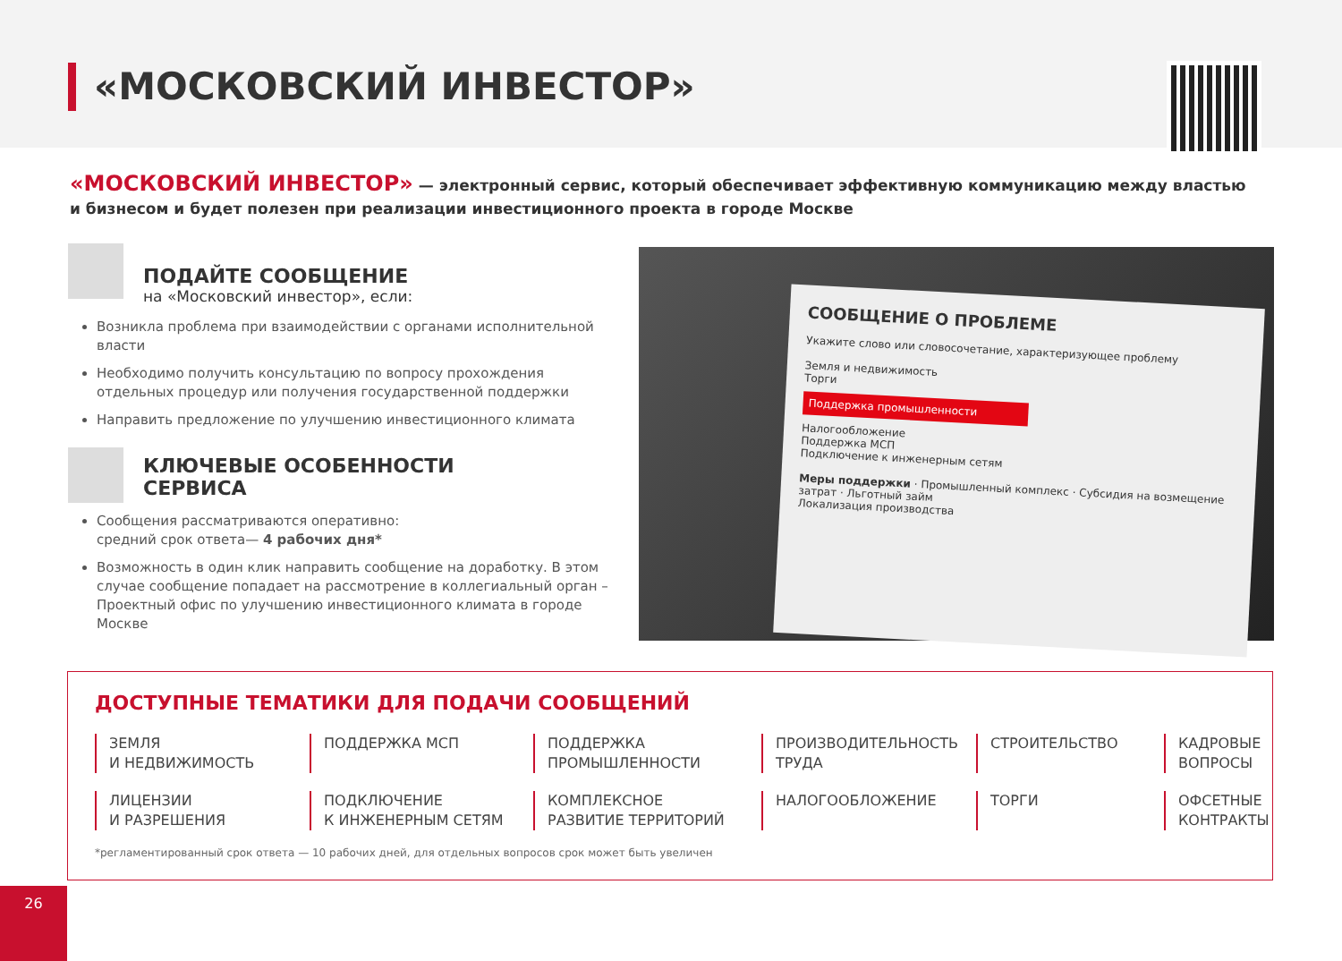«МОСКОВСКИЙ ИНВЕСТОР»
«МОСКОВСКИЙ ИНВЕСТОР» — электронный сервис, который обеспечивает эффективную коммуникацию между властью и бизнесом и будет полезен при реализации инвестиционного проекта в городе Москве
ПОДАЙТЕ СООБЩЕНИЕ
на «Московский инвестор», если:
Возникла проблема при взаимодействии с органами исполнительной власти
Необходимо получить консультацию по вопросу прохождения отдельных процедур или получения государственной поддержки
Направить предложение по улучшению инвестиционного климата
КЛЮЧЕВЫЕ ОСОБЕННОСТИ
СЕРВИСА
Сообщения рассматриваются оперативно:
средний срок ответа— 4 рабочих дня*
Возможность в один клик направить сообщение на доработку. В этом случае сообщение попадает на рассмотрение в коллегиальный орган – Проектный офис по улучшению инвестиционного климата в городе Москве
СООБЩЕНИЕ О ПРОБЛЕМЕ
Укажите слово или словосочетание, характеризующее проблему
Земля и недвижимость
Торги
Поддержка промышленности
Налогообложение
Поддержка МСП
Подключение к инженерным сетям
Меры поддержки · Промышленный комплекс · Субсидия на возмещение затрат · Льготный займ
Локализация производства
ДОСТУПНЫЕ ТЕМАТИКИ ДЛЯ ПОДАЧИ СООБЩЕНИЙ
ЗЕМЛЯ
И НЕДВИЖИМОСТЬ
ПОДДЕРЖКА МСП
ПОДДЕРЖКА
ПРОМЫШЛЕННОСТИ
ПРОИЗВОДИТЕЛЬНОСТЬ ТРУДА
СТРОИТЕЛЬСТВО
КАДРОВЫЕ
ВОПРОСЫ
ЛИЦЕНЗИИ
И РАЗРЕШЕНИЯ
ПОДКЛЮЧЕНИЕ
К ИНЖЕНЕРНЫМ СЕТЯМ
КОМПЛЕКСНОЕ
РАЗВИТИЕ ТЕРРИТОРИЙ
НАЛОГООБЛОЖЕНИЕ
ТОРГИ
ОФСЕТНЫЕ
КОНТРАКТЫ
*регламентированный срок ответа — 10 рабочих дней, для отдельных вопросов срок может быть увеличен
26